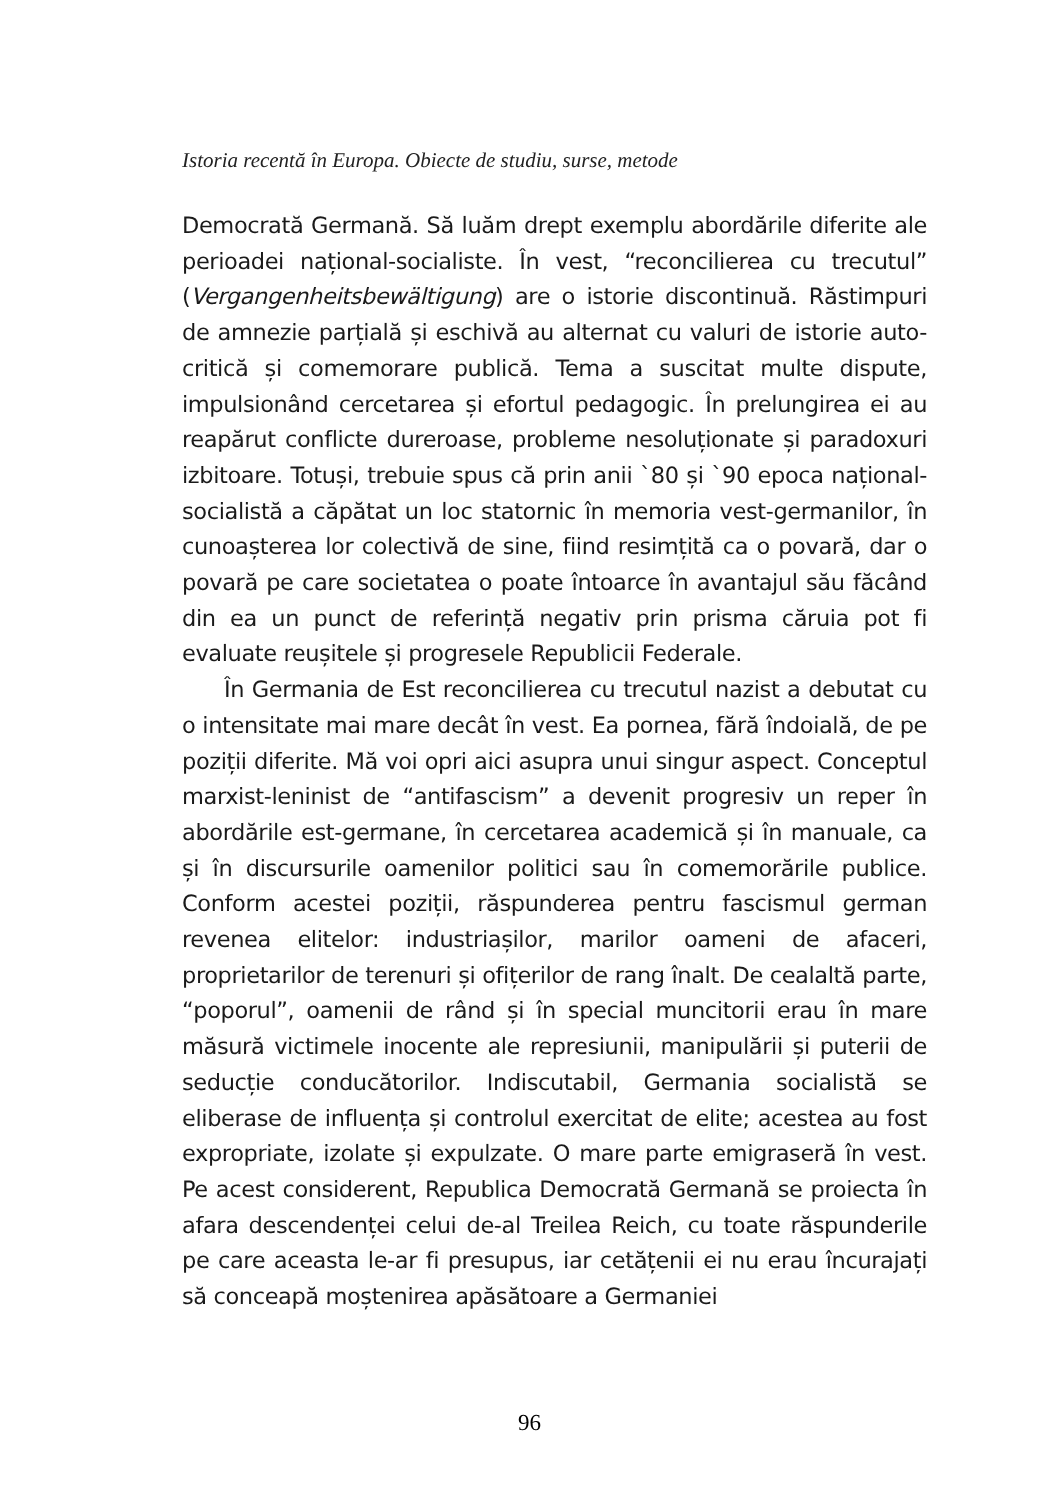Istoria recentă în Europa. Obiecte de studiu, surse, metode
Democrată Germană. Să luăm drept exemplu abordările diferite ale perioadei național-socialiste. În vest, “reconcilierea cu trecutul” (Vergangenheitsbewältigung) are o istorie discontinuă. Răstimpuri de amnezie parțială și eschivă au alternat cu valuri de istorie auto-critică și comemorare publică. Tema a suscitat multe dispute, impulsionând cercetarea și efortul pedagogic. În prelungirea ei au reapărut conflicte dureroase, probleme nesoluționate și paradoxuri izbitoare. Totuși, trebuie spus că prin anii `80 și `90 epoca național-socialistă a căpătat un loc statornic în memoria vest-germanilor, în cunoașterea lor colectivă de sine, fiind resimțită ca o povară, dar o povară pe care societatea o poate întoarce în avantajul său făcând din ea un punct de referință negativ prin prisma căruia pot fi evaluate reușitele și progresele Republicii Federale.
În Germania de Est reconcilierea cu trecutul nazist a debutat cu o intensitate mai mare decât în vest. Ea pornea, fără îndoială, de pe poziții diferite. Mă voi opri aici asupra unui singur aspect. Conceptul marxist-leninist de “antifascism” a devenit progresiv un reper în abordările est-germane, în cercetarea academică și în manuale, ca și în discursurile oamenilor politici sau în comemorările publice. Conform acestei poziții, răspunderea pentru fascismul german revenea elitelor: industriașilor, marilor oameni de afaceri, proprietarilor de terenuri și ofițerilor de rang înalt. De cealaltă parte, “poporul”, oamenii de rând și în special muncitorii erau în mare măsură victimele inocente ale represiunii, manipulării și puterii de seducție conducătorilor. Indiscutabil, Germania socialistă se eliberase de influența și controlul exercitat de elite; acestea au fost expropriate, izolate și expulzate. O mare parte emigraseră în vest. Pe acest considerent, Republica Democrată Germană se proiecta în afara descendenței celui de-al Treilea Reich, cu toate răspunderile pe care aceasta le-ar fi presupus, iar cetățenii ei nu erau încurajați să conceapă moștenirea apăsătoare a Germaniei
96